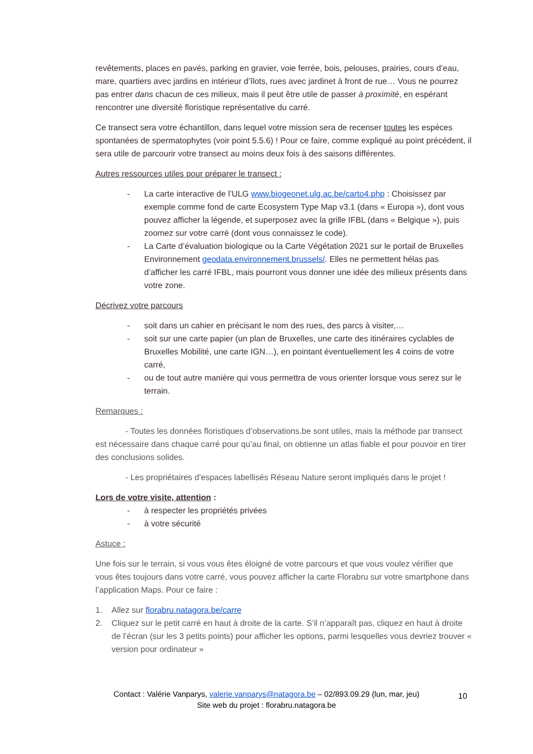revêtements, places en pavés, parking en gravier, voie ferrée, bois, pelouses, prairies, cours d’eau, mare, quartiers avec jardins en intérieur d’îlots, rues avec jardinet à front de rue… Vous ne pourrez pas entrer dans chacun de ces milieux, mais il peut être utile de passer à proximité, en espérant rencontrer une diversité floristique représentative du carré.
Ce transect sera votre échantillon, dans lequel votre mission sera de recenser toutes les espèces spontanées de spermatophytes (voir point 5.5.6) ! Pour ce faire, comme expliqué au point précédent, il sera utile de parcourir votre transect au moins deux fois à des saisons différentes.
Autres ressources utiles pour préparer le transect :
- La carte interactive de l’ULG www.biogeonet.ulg.ac.be/carto4.php : Choisissez par exemple comme fond de carte Ecosystem Type Map v3.1 (dans « Europa »), dont vous pouvez afficher la légende, et superposez avec la grille IFBL (dans « Belgique »), puis zoomez sur votre carré (dont vous connaissez le code).
- La Carte d’évaluation biologique ou la Carte Végétation 2021 sur le portail de Bruxelles Environnement geodata.environnement.brussels/. Elles ne permettent hélas pas d’afficher les carré IFBL, mais pourront vous donner une idée des milieux présents dans votre zone.
Décrivez votre parcours
- soit dans un cahier en précisant le nom des rues, des parcs à visiter,…
- soit sur une carte papier (un plan de Bruxelles, une carte des itinéraires cyclables de Bruxelles Mobilité, une carte IGN…), en pointant éventuellement les 4 coins de votre carré,
- ou de tout autre manière qui vous permettra de vous orienter lorsque vous serez sur le terrain.
Remarques :
- Toutes les données floristiques d’observations.be sont utiles, mais la méthode par transect est nécessaire dans chaque carré pour qu’au final, on obtienne un atlas fiable et pour pouvoir en tirer des conclusions solides.
- Les propriétaires d’espaces labellisés Réseau Nature seront impliqués dans le projet !
Lors de votre visite, attention :
- à respecter les propriétés privées
- à votre sécurité
Astuce :
Une fois sur le terrain, si vous vous êtes éloigné de votre parcours et que vous voulez vérifier que vous êtes toujours dans votre carré, vous pouvez afficher la carte Florabru sur votre smartphone dans l’application Maps. Pour ce faire :
1. Allez sur florabru.natagora.be/carre
2. Cliquez sur le petit carré en haut à droite de la carte. S’il n’apparaît pas, cliquez en haut à droite de l’écran (sur les 3 petits points) pour afficher les options, parmi lesquelles vous devriez trouver « version pour ordinateur »
10
Contact : Valérie Vanparys, valerie.vanparys@natagora.be – 02/893.09.29 (lun, mar, jeu)
Site web du projet : florabru.natagora.be